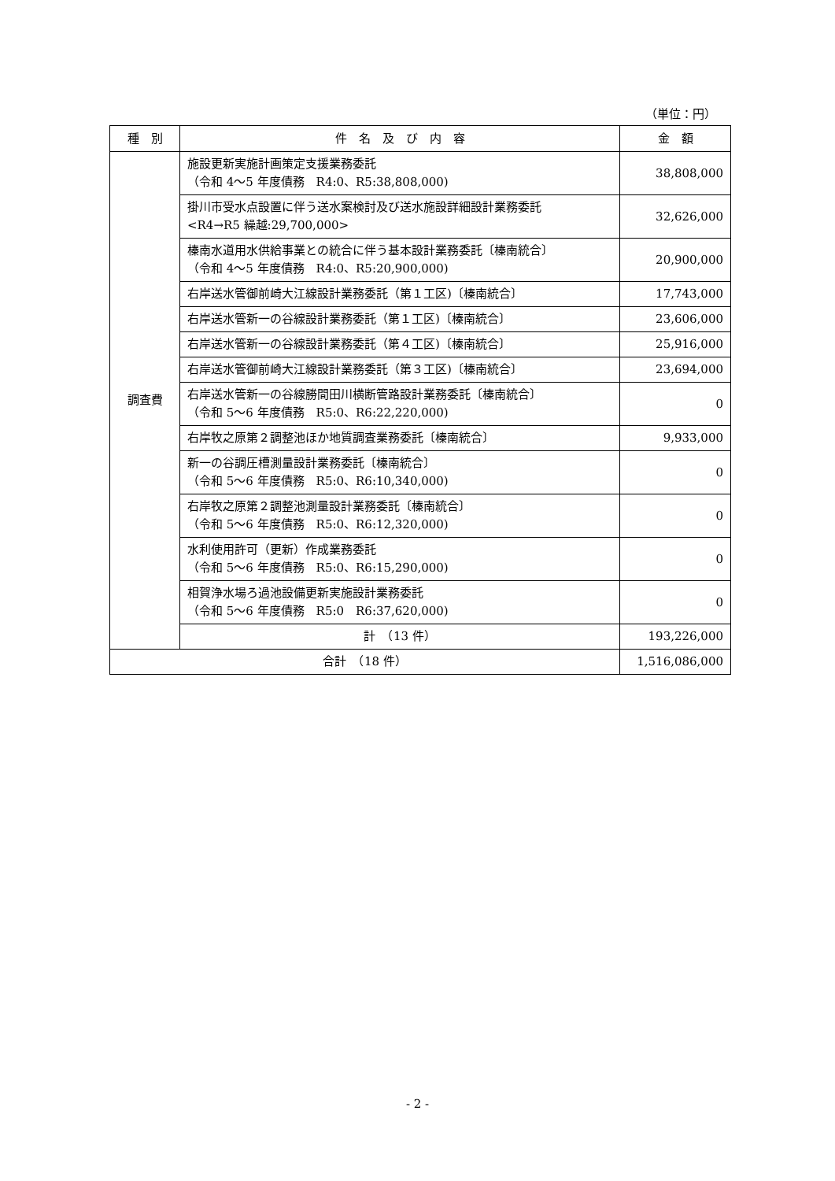（単位：円）
| 種 別 | 件 名 及 び 内 容 | 金 額 |
| --- | --- | --- |
| 調査費 | 施設更新実施計画策定支援業務委託 （令和 4～5 年度債務 R4:0、R5:38,808,000) | 38,808,000 |
| | 掛川市受水点設置に伴う送水案検討及び送水施設詳細設計業務委託 <R4→R5 繰越:29,700,000> | 32,626,000 |
| | 榛南水道用水供給事業との統合に伴う基本設計業務委託〔榛南統合〕 （令和 4～5 年度債務 R4:0、R5:20,900,000) | 20,900,000 |
| | 右岸送水管御前崎大江線設計業務委託（第１工区)〔榛南統合〕 | 17,743,000 |
| | 右岸送水管新一の谷線設計業務委託（第１工区)〔榛南統合〕 | 23,606,000 |
| | 右岸送水管新一の谷線設計業務委託（第４工区)〔榛南統合〕 | 25,916,000 |
| | 右岸送水管御前崎大江線設計業務委託（第３工区)〔榛南統合〕 | 23,694,000 |
| | 右岸送水管新一の谷線勝間田川横断管路設計業務委託〔榛南統合〕 （令和 5～6 年度債務 R5:0、R6:22,220,000) | 0 |
| | 右岸牧之原第２調整池ほか地質調査業務委託〔榛南統合〕 | 9,933,000 |
| | 新一の谷調圧槽測量設計業務委託〔榛南統合〕 （令和 5～6 年度債務 R5:0、R6:10,340,000) | 0 |
| | 右岸牧之原第２調整池測量設計業務委託〔榛南統合〕 （令和 5～6 年度債務 R5:0、R6:12,320,000) | 0 |
| | 水利使用許可（更新）作成業務委託 （令和 5～6 年度債務 R5:0、R6:15,290,000) | 0 |
| | 相賀浄水場ろ過池設備更新実施設計業務委託 （令和 5～6 年度債務 R5:0 R6:37,620,000) | 0 |
| | 計 （13 件） | 193,226,000 |
| 合計 （18 件） | | 1,516,086,000 |
- 2 -